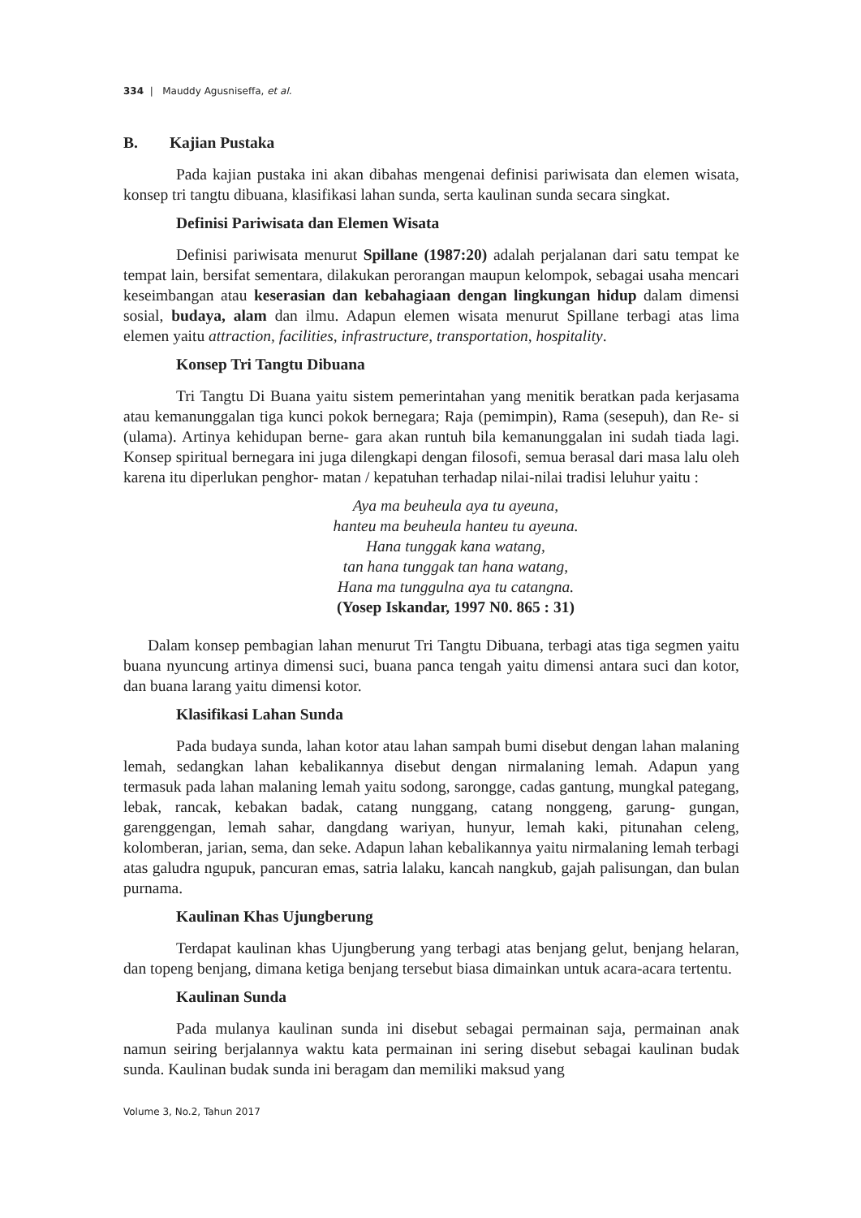334 | Mauddy Agusniseffa, et al.
B. Kajian Pustaka
Pada kajian pustaka ini akan dibahas mengenai definisi pariwisata dan elemen wisata, konsep tri tangtu dibuana, klasifikasi lahan sunda, serta kaulinan sunda secara singkat.
Definisi Pariwisata dan Elemen Wisata
Definisi pariwisata menurut Spillane (1987:20) adalah perjalanan dari satu tempat ke tempat lain, bersifat sementara, dilakukan perorangan maupun kelompok, sebagai usaha mencari keseimbangan atau keserasian dan kebahagiaan dengan lingkungan hidup dalam dimensi sosial, budaya, alam dan ilmu. Adapun elemen wisata menurut Spillane terbagi atas lima elemen yaitu attraction, facilities, infrastructure, transportation, hospitality.
Konsep Tri Tangtu Dibuana
Tri Tangtu Di Buana yaitu sistem pemerintahan yang menitik beratkan pada kerjasama atau kemanunggalan tiga kunci pokok bernegara; Raja (pemimpin), Rama (sesepuh), dan Re- si (ulama). Artinya kehidupan berne- gara akan runtuh bila kemanunggalan ini sudah tiada lagi. Konsep spiritual bernegara ini juga dilengkapi dengan filosofi, semua berasal dari masa lalu oleh karena itu diperlukan penghor- matan / kepatuhan terhadap nilai-nilai tradisi leluhur yaitu :
Aya ma beuheula aya tu ayeuna,
hanteu ma beuheula hanteu tu ayeuna.
Hana tunggak kana watang,
tan hana tunggak tan hana watang,
Hana ma tunggulna aya tu catangna.
(Yosep Iskandar, 1997 N0. 865 : 31)
Dalam konsep pembagian lahan menurut Tri Tangtu Dibuana, terbagi atas tiga segmen yaitu buana nyuncung artinya dimensi suci, buana panca tengah yaitu dimensi antara suci dan kotor, dan buana larang yaitu dimensi kotor.
Klasifikasi Lahan Sunda
Pada budaya sunda, lahan kotor atau lahan sampah bumi disebut dengan lahan malaning lemah, sedangkan lahan kebalikannya disebut dengan nirmalaning lemah. Adapun yang termasuk pada lahan malaning lemah yaitu sodong, sarongge, cadas gantung, mungkal pategang, lebak, rancak, kebakan badak, catang nunggang, catang nonggeng, garung- gungan, garenggengan, lemah sahar, dangdang wariyan, hunyur, lemah kaki, pitunahan celeng, kolomberan, jarian, sema, dan seke. Adapun lahan kebalikannya yaitu nirmalaning lemah terbagi atas galudra ngupuk, pancuran emas, satria lalaku, kancah nangkub, gajah palisungan, dan bulan purnama.
Kaulinan Khas Ujungberung
Terdapat kaulinan khas Ujungberung yang terbagi atas benjang gelut, benjang helaran, dan topeng benjang, dimana ketiga benjang tersebut biasa dimainkan untuk acara-acara tertentu.
Kaulinan Sunda
Pada mulanya kaulinan sunda ini disebut sebagai permainan saja, permainan anak namun seiring berjalannya waktu kata permainan ini sering disebut sebagai kaulinan budak sunda. Kaulinan budak sunda ini beragam dan memiliki maksud yang
Volume 3, No.2, Tahun 2017